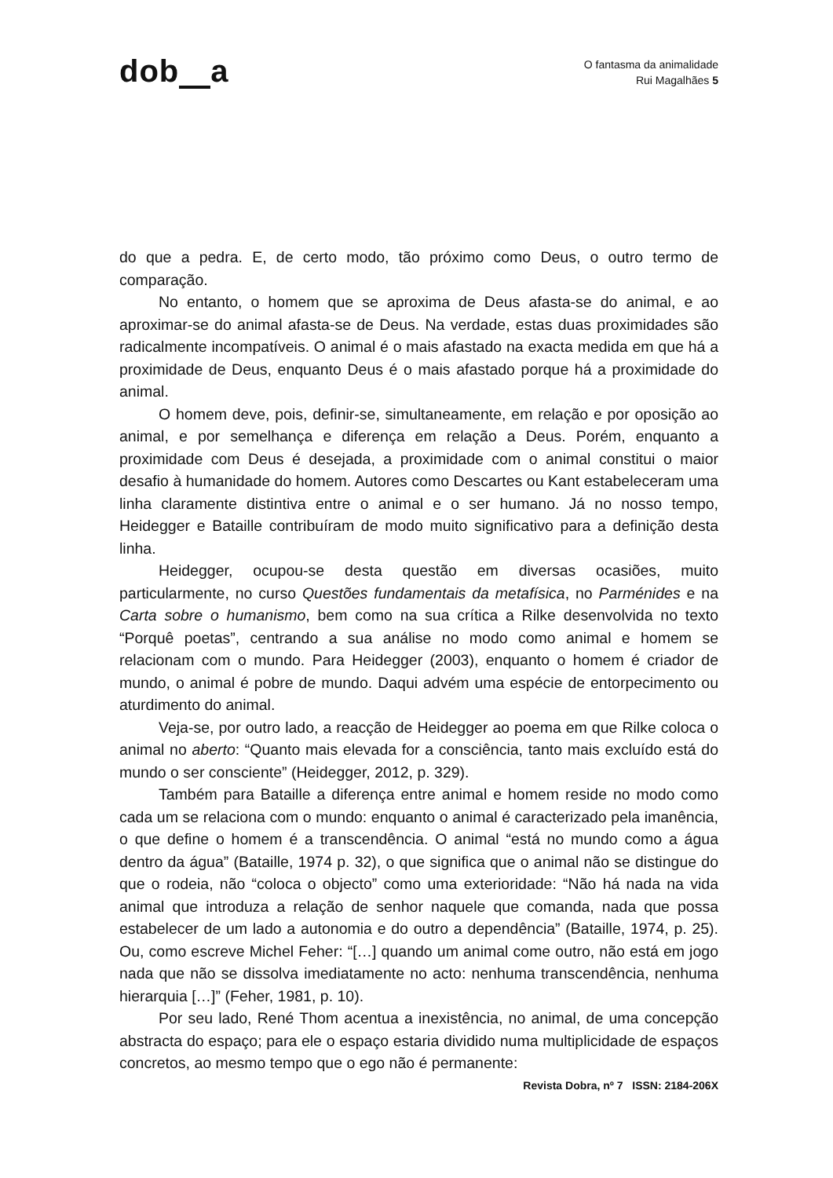dob a
O fantasma da animalidade
Rui Magalhães 5
do que a pedra. E, de certo modo, tão próximo como Deus, o outro termo de comparação.
No entanto, o homem que se aproxima de Deus afasta-se do animal, e ao aproximar-se do animal afasta-se de Deus. Na verdade, estas duas proximidades são radicalmente incompatíveis. O animal é o mais afastado na exacta medida em que há a proximidade de Deus, enquanto Deus é o mais afastado porque há a proximidade do animal.
O homem deve, pois, definir-se, simultaneamente, em relação e por oposição ao animal, e por semelhança e diferença em relação a Deus. Porém, enquanto a proximidade com Deus é desejada, a proximidade com o animal constitui o maior desafio à humanidade do homem. Autores como Descartes ou Kant estabeleceram uma linha claramente distintiva entre o animal e o ser humano. Já no nosso tempo, Heidegger e Bataille contribuíram de modo muito significativo para a definição desta linha.
Heidegger, ocupou-se desta questão em diversas ocasiões, muito particularmente, no curso Questões fundamentais da metafísica, no Parménides e na Carta sobre o humanismo, bem como na sua crítica a Rilke desenvolvida no texto “Porquê poetas”, centrando a sua análise no modo como animal e homem se relacionam com o mundo. Para Heidegger (2003), enquanto o homem é criador de mundo, o animal é pobre de mundo. Daqui advém uma espécie de entorpecimento ou aturdimento do animal.
Veja-se, por outro lado, a reacção de Heidegger ao poema em que Rilke coloca o animal no aberto: “Quanto mais elevada for a consciência, tanto mais excluído está do mundo o ser consciente” (Heidegger, 2012, p. 329).
Também para Bataille a diferença entre animal e homem reside no modo como cada um se relaciona com o mundo: enquanto o animal é caracterizado pela imanência, o que define o homem é a transcendência. O animal “está no mundo como a água dentro da água” (Bataille, 1974 p. 32), o que significa que o animal não se distingue do que o rodeia, não “coloca o objecto” como uma exterioridade: “Não há nada na vida animal que introduza a relação de senhor naquele que comanda, nada que possa estabelecer de um lado a autonomia e do outro a dependência” (Bataille, 1974, p. 25). Ou, como escreve Michel Feher: “[…] quando um animal come outro, não está em jogo nada que não se dissolva imediatamente no acto: nenhuma transcendência, nenhuma hierarquia […]” (Feher, 1981, p. 10).
Por seu lado, René Thom acentua a inexistência, no animal, de uma concepção abstracta do espaço; para ele o espaço estaria dividido numa multiplicidade de espaços concretos, ao mesmo tempo que o ego não é permanente:
Revista Dobra, nº 7 ISSN: 2184-206X